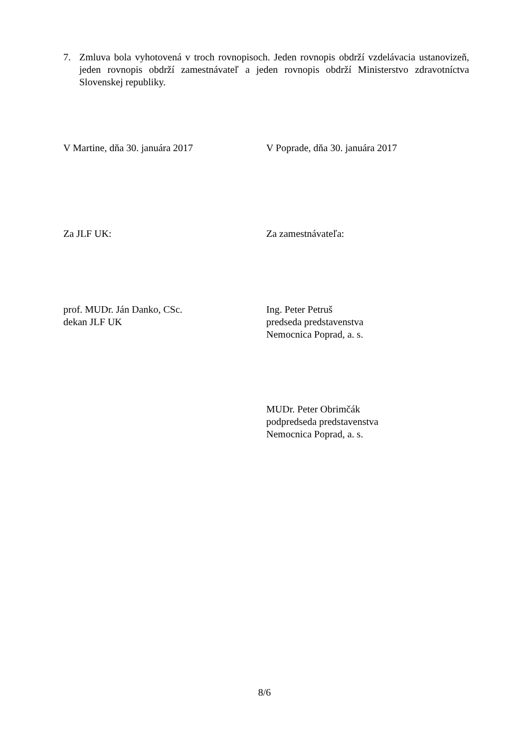7. Zmluva bola vyhotovená v troch rovnopisoch. Jeden rovnopis obdrží vzdelávacia ustanovizeň, jeden rovnopis obdrží zamestnávateľ a jeden rovnopis obdrží Ministerstvo zdravotníctva Slovenskej republiky.
V Martine, dňa 30. januára 2017 V Poprade, dňa 30. januára 2017
Za JLF UK: Za zamestnávateľa:
prof. MUDr. Ján Danko, CSc.
dekan JLF UK
Ing. Peter Petruš
predseda predstavenstva
Nemocnica Poprad, a. s.
MUDr. Peter Obrimčák
podpredseda predstavenstva
Nemocnica Poprad, a. s.
8/6